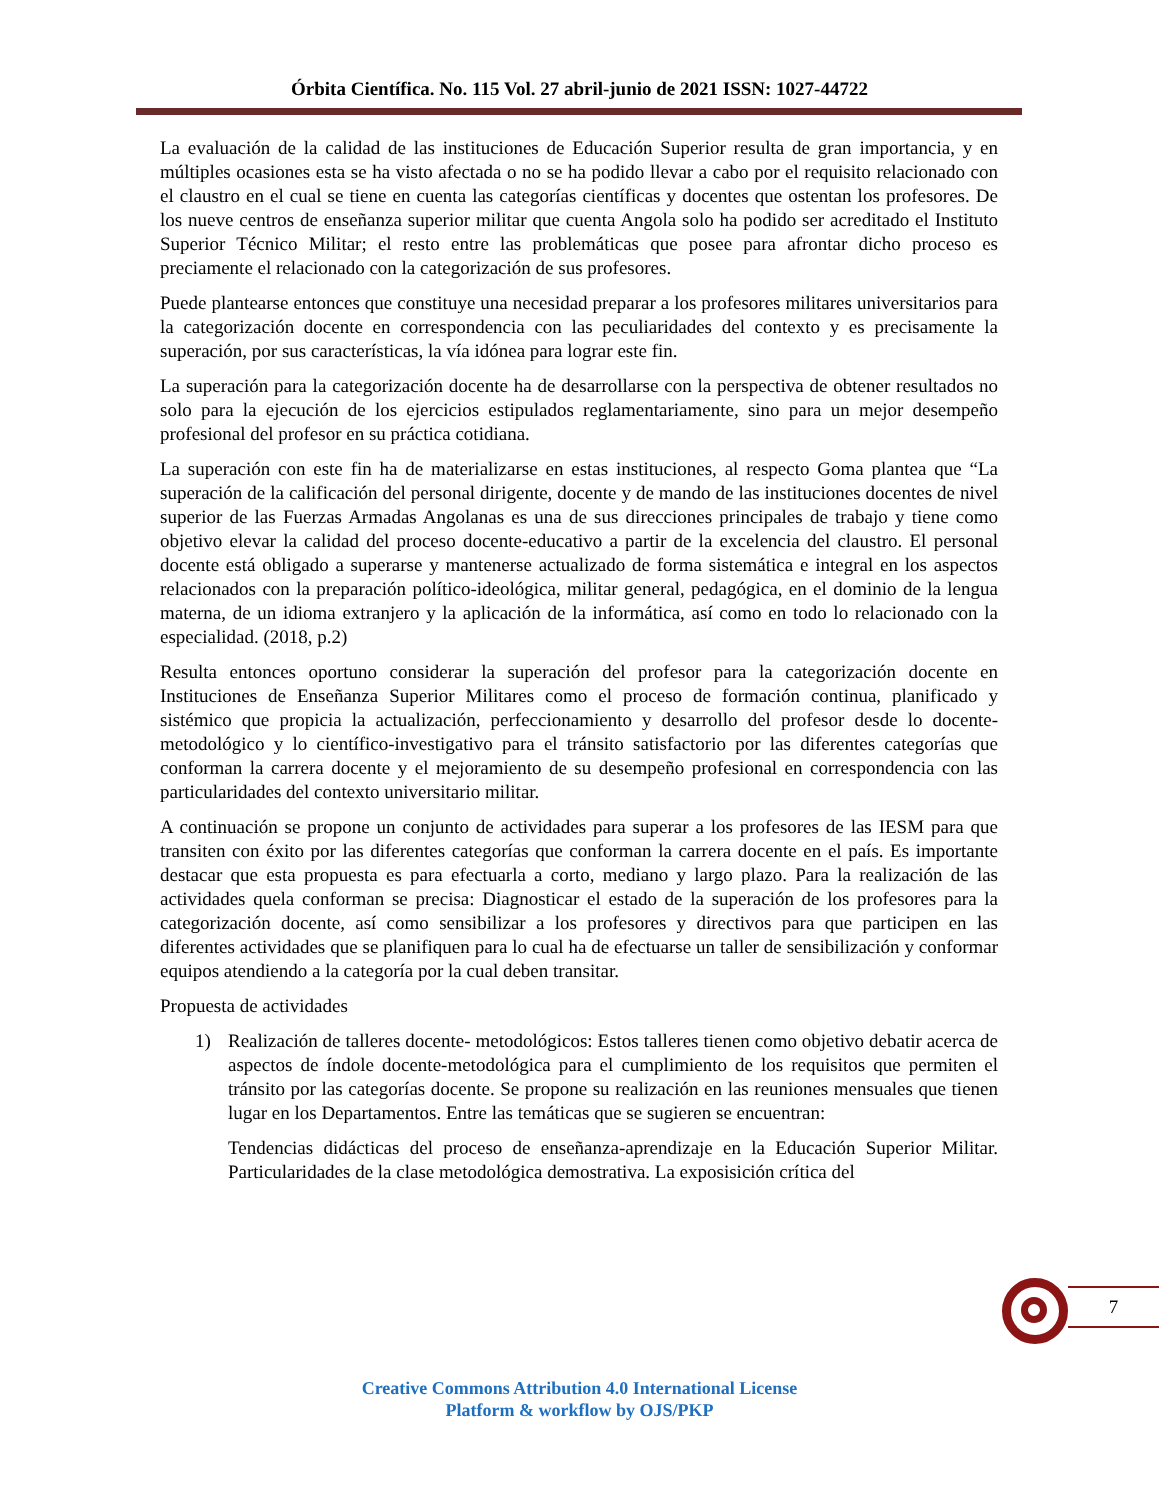Órbita Científica. No. 115 Vol. 27 abril-junio de 2021 ISSN: 1027-44722
La evaluación de la calidad de las instituciones de Educación Superior resulta de gran importancia, y en múltiples ocasiones esta se ha visto afectada o no se ha podido llevar a cabo por el requisito relacionado con el claustro en el cual se tiene en cuenta las categorías científicas y docentes que ostentan los profesores. De los nueve centros de enseñanza superior militar que cuenta Angola solo ha podido ser acreditado el Instituto Superior Técnico Militar; el resto entre las problemáticas que posee para afrontar dicho proceso es preciamente el relacionado con la categorización de sus profesores.
Puede plantearse entonces que constituye una necesidad preparar a los profesores militares universitarios para la categorización docente en correspondencia con las peculiaridades del contexto y es precisamente la superación, por sus características, la vía idónea para lograr este fin.
La superación para la categorización docente ha de desarrollarse con la perspectiva de obtener resultados no solo para la ejecución de los ejercicios estipulados reglamentariamente, sino para un mejor desempeño profesional del profesor en su práctica cotidiana.
La superación con este fin ha de materializarse en estas instituciones, al respecto Goma plantea que “La superación de la calificación del personal dirigente, docente y de mando de las instituciones docentes de nivel superior de las Fuerzas Armadas Angolanas es una de sus direcciones principales de trabajo y tiene como objetivo elevar la calidad del proceso docente-educativo a partir de la excelencia del claustro. El personal docente está obligado a superarse y mantenerse actualizado de forma sistemática e integral en los aspectos relacionados con la preparación político-ideológica, militar general, pedagógica, en el dominio de la lengua materna, de un idioma extranjero y la aplicación de la informática, así como en todo lo relacionado con la especialidad. (2018, p.2)
Resulta entonces oportuno considerar la superación del profesor para la categorización docente en Instituciones de Enseñanza Superior Militares como el proceso de formación continua, planificado y sistémico que propicia la actualización, perfeccionamiento y desarrollo del profesor desde lo docente-metodológico y lo científico-investigativo para el tránsito satisfactorio por las diferentes categorías que conforman la carrera docente y el mejoramiento de su desempeño profesional en correspondencia con las particularidades del contexto universitario militar.
A continuación se propone un conjunto de actividades para superar a los profesores de las IESM para que transiten con éxito por las diferentes categorías que conforman la carrera docente en el país. Es importante destacar que esta propuesta es para efectuarla a corto, mediano y largo plazo. Para la realización de las actividades quela conforman se precisa: Diagnosticar el estado de la superación de los profesores para la categorización docente, así como sensibilizar a los profesores y directivos para que participen en las diferentes actividades que se planifiquen para lo cual ha de efectuarse un taller de sensibilización y conformar equipos atendiendo a la categoría por la cual deben transitar.
Propuesta de actividades
1) Realización de talleres docente- metodológicos: Estos talleres tienen como objetivo debatir acerca de aspectos de índole docente-metodológica para el cumplimiento de los requisitos que permiten el tránsito por las categorías docente. Se propone su realización en las reuniones mensuales que tienen lugar en los Departamentos. Entre las temáticas que se sugieren se encuentran:
Tendencias didácticas del proceso de enseñanza-aprendizaje en la Educación Superior Militar. Particularidades de la clase metodológica demostrativa. La exposisición crítica del
7
Creative Commons Attribution 4.0 International License
Platform & workflow by OJS/PKP